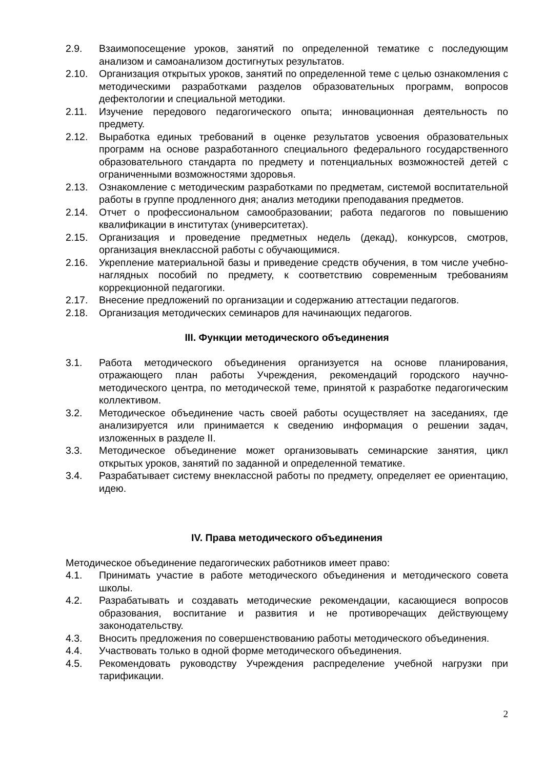2.9. Взаимопосещение уроков, занятий по определенной тематике с последующим анализом и самоанализом достигнутых результатов.
2.10. Организация открытых уроков, занятий по определенной теме с целью ознакомления с методическими разработками разделов образовательных программ, вопросов дефектологии и специальной методики.
2.11. Изучение передового педагогического опыта; инновационная деятельность по предмету.
2.12. Выработка единых требований в оценке результатов усвоения образовательных программ на основе разработанного специального федерального государственного образовательного стандарта по предмету и потенциальных возможностей детей с ограниченными возможностями здоровья.
2.13. Ознакомление с методическим разработками по предметам, системой воспитательной работы в группе продленного дня; анализ методики преподавания предметов.
2.14. Отчет о профессиональном самообразовании; работа педагогов по повышению квалификации в институтах (университетах).
2.15. Организация и проведение предметных недель (декад), конкурсов, смотров, организация внеклассной работы с обучающимися.
2.16. Укрепление материальной базы и приведение средств обучения, в том числе учебно-наглядных пособий по предмету, к соответствию современным требованиям коррекционной педагогики.
2.17. Внесение предложений по организации и содержанию аттестации педагогов.
2.18. Организация методических семинаров для начинающих педагогов.
III. Функции методического объединения
3.1. Работа методического объединения организуется на основе планирования, отражающего план работы Учреждения, рекомендаций городского научно-методического центра, по методической теме, принятой к разработке педагогическим коллективом.
3.2. Методическое объединение часть своей работы осуществляет на заседаниях, где анализируется или принимается к сведению информация о решении задач, изложенных в разделе II.
3.3. Методическое объединение может организовывать семинарские занятия, цикл открытых уроков, занятий по заданной и определенной тематике.
3.4. Разрабатывает систему внеклассной работы по предмету, определяет ее ориентацию, идею.
IV. Права методического объединения
Методическое объединение педагогических работников имеет право:
4.1. Принимать участие в работе методического объединения и методического совета школы.
4.2. Разрабатывать и создавать методические рекомендации, касающиеся вопросов образования, воспитание и развития и не противоречащих действующему законодательству.
4.3. Вносить предложения по совершенствованию работы методического объединения.
4.4. Участвовать только в одной форме методического объединения.
4.5. Рекомендовать руководству Учреждения распределение учебной нагрузки при тарификации.
2